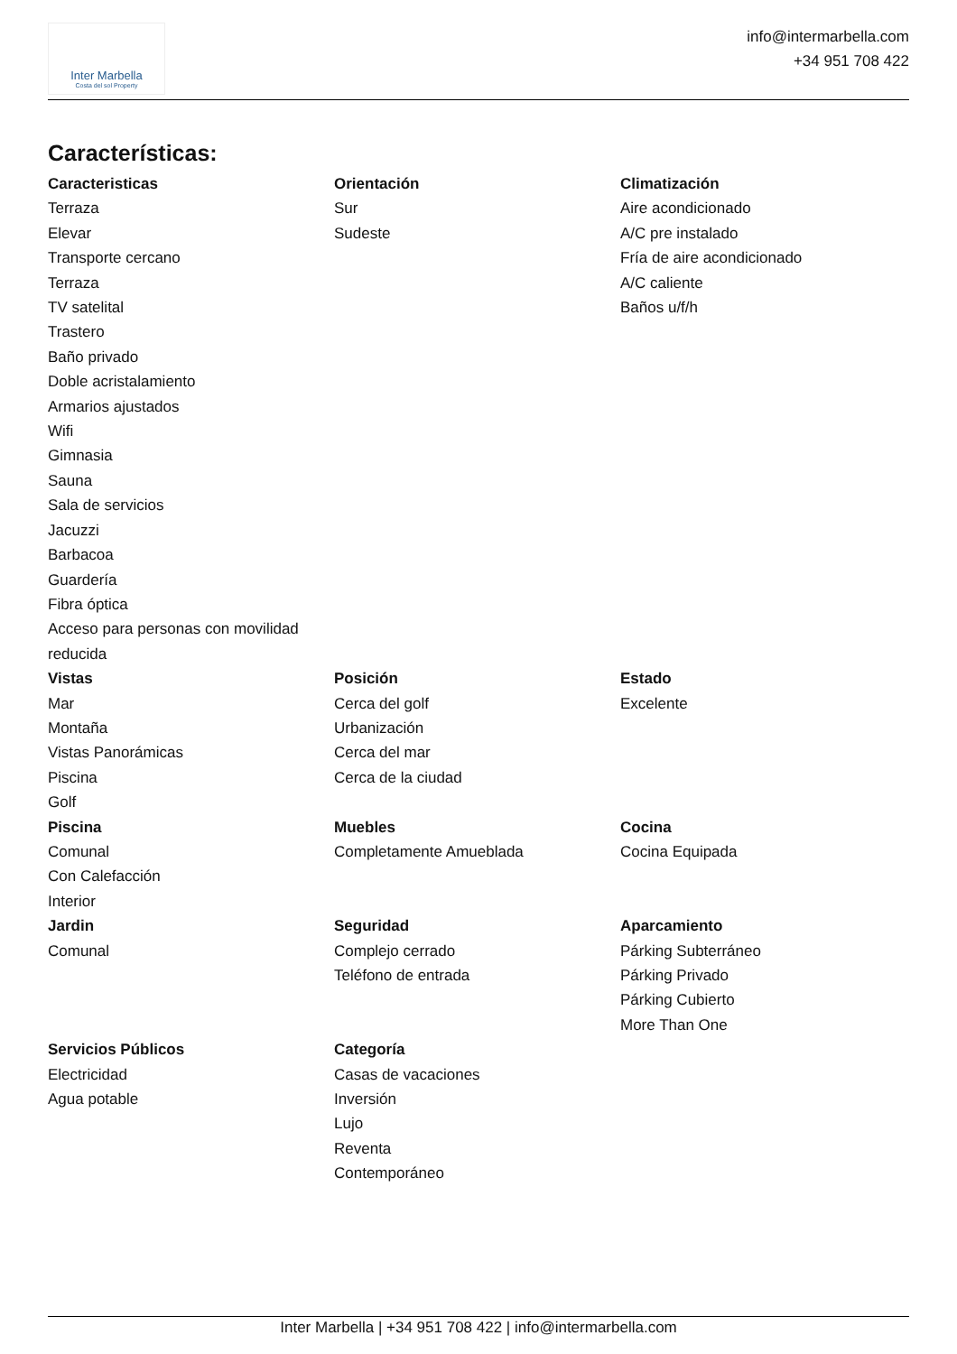Inter Marbella
Costa del sol Property
info@intermarbella.com
+34 951 708 422
Características:
Caracteristicas
Terraza
Elevar
Transporte cercano
Terraza
TV satelital
Trastero
Baño privado
Doble acristalamiento
Armarios ajustados
Wifi
Gimnasia
Sauna
Sala de servicios
Jacuzzi
Barbacoa
Guardería
Fibra óptica
Acceso para personas con movilidad reducida
Orientación
Sur
Sudeste
Climatización
Aire acondicionado
A/C pre instalado
Fría de aire acondicionado
A/C caliente
Baños u/f/h
Vistas
Mar
Montaña
Vistas Panorámicas
Piscina
Golf
Posición
Cerca del golf
Urbanización
Cerca del mar
Cerca de la ciudad
Estado
Excelente
Piscina
Comunal
Con Calefacción
Interior
Muebles
Completamente Amueblada
Cocina
Cocina Equipada
Jardin
Comunal
Seguridad
Complejo cerrado
Teléfono de entrada
Aparcamiento
Párking Subterráneo
Párking Privado
Párking Cubierto
More Than One
Servicios Públicos
Electricidad
Agua potable
Categoría
Casas de vacaciones
Inversión
Lujo
Reventa
Contemporáneo
Inter Marbella | +34 951 708 422 | info@intermarbella.com